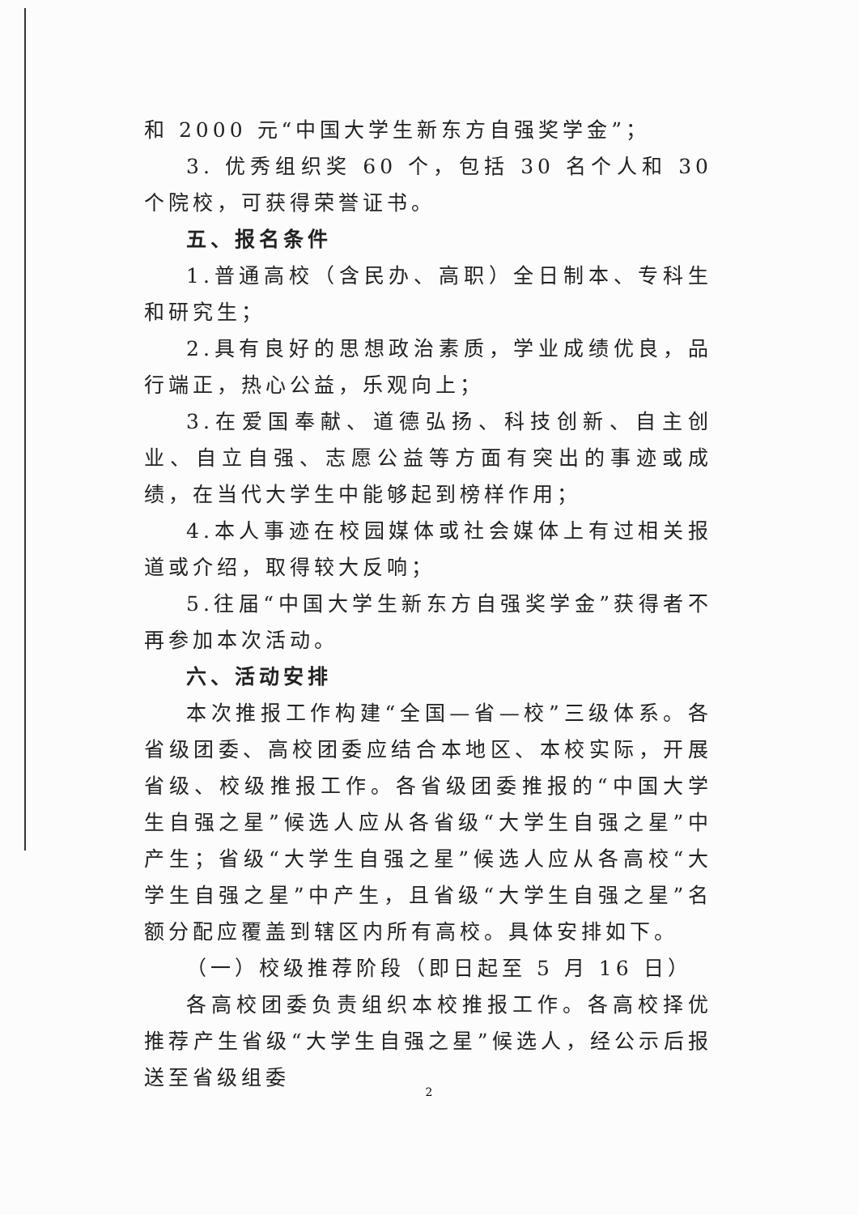和 2000 元“中国大学生新东方自强奖学金”；
3. 优秀组织奖 60 个，包括 30 名个人和 30 个院校，可获得荣誉证书。
五、报名条件
1.普通高校（含民办、高职）全日制本、专科生和研究生；
2.具有良好的思想政治素质，学业成绩优良，品行端正，热心公益，乐观向上；
3.在爱国奉献、道德弘扬、科技创新、自主创业、自立自强、志愿公益等方面有突出的事迹或成绩，在当代大学生中能够起到榜样作用；
4.本人事迹在校园媒体或社会媒体上有过相关报道或介绍，取得较大反响；
5.往届“中国大学生新东方自强奖学金”获得者不再参加本次活动。
六、活动安排
本次推报工作构建“全国—省—校”三级体系。各省级团委、高校团委应结合本地区、本校实际，开展省级、校级推报工作。各省级团委推报的“中国大学生自强之星”候选人应从各省级“大学生自强之星”中产生；省级“大学生自强之星”候选人应从各高校“大学生自强之星”中产生，且省级“大学生自强之星”名额分配应覆盖到辖区内所有高校。具体安排如下。
（一）校级推荐阶段（即日起至 5 月 16 日）
各高校团委负责组织本校推报工作。各高校择优推荐产生省级“大学生自强之星”候选人，经公示后报送至省级组委
2